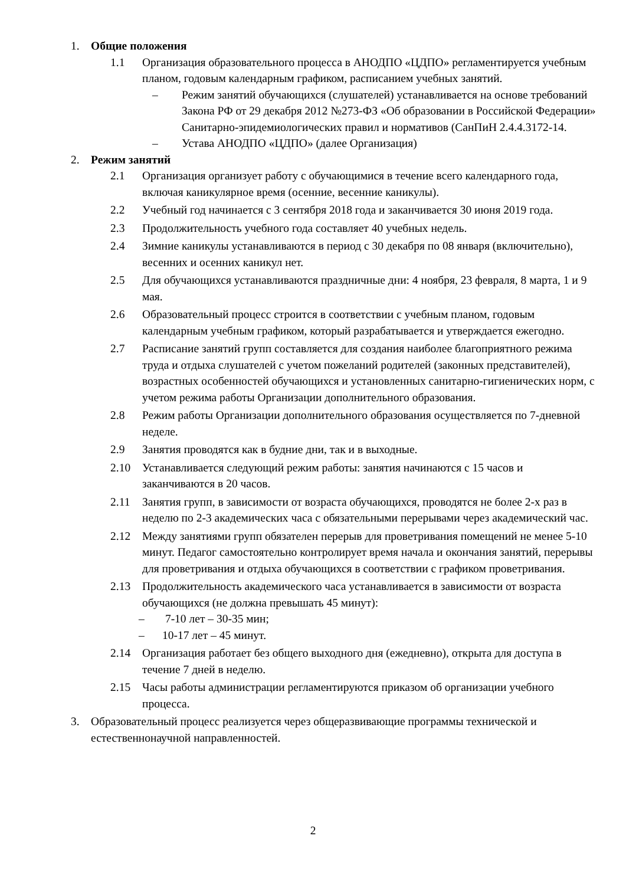1. Общие положения
1.1 Организация образовательного процесса в АНОДПО «ЦДПО» регламентируется учебным планом, годовым календарным графиком, расписанием учебных занятий.
– Режим занятий обучающихся (слушателей) устанавливается на основе требований Закона РФ от 29 декабря 2012 №273-ФЗ «Об образовании в Российской Федерации» Санитарно-эпидемиологических правил и нормативов (СанПиН 2.4.4.3172-14.
– Устава АНОДПО «ЦДПО» (далее Организация)
2. Режим занятий
2.1 Организация организует работу с обучающимися в течение всего календарного года, включая каникулярное время (осенние, весенние каникулы).
2.2 Учебный год начинается с 3 сентября 2018 года и заканчивается 30 июня 2019 года.
2.3 Продолжительность учебного года составляет 40 учебных недель.
2.4 Зимние каникулы устанавливаются в период с 30 декабря по 08 января (включительно), весенних и осенних каникул нет.
2.5 Для обучающихся устанавливаются праздничные дни: 4 ноября, 23 февраля, 8 марта, 1 и 9 мая.
2.6 Образовательный процесс строится в соответствии с учебным планом, годовым календарным учебным графиком, который разрабатывается и утверждается ежегодно.
2.7 Расписание занятий групп составляется для создания наиболее благоприятного режима труда и отдыха слушателей с учетом пожеланий родителей (законных представителей), возрастных особенностей обучающихся и установленных санитарно-гигиенических норм, с учетом режима работы Организации дополнительного образования.
2.8 Режим работы Организации дополнительного образования осуществляется по 7-дневной неделе.
2.9 Занятия проводятся как в будние дни, так и в выходные.
2.10 Устанавливается следующий режим работы: занятия начинаются с 15 часов и заканчиваются в 20 часов.
2.11 Занятия групп, в зависимости от возраста обучающихся, проводятся не более 2-х раз в неделю по 2-3 академических часа с обязательными перерывами через академический час.
2.12 Между занятиями групп обязателен перерыв для проветривания помещений не менее 5-10 минут. Педагог самостоятельно контролирует время начала и окончания занятий, перерывы для проветривания и отдыха обучающихся в соответствии с графиком проветривания.
2.13 Продолжительность академического часа устанавливается в зависимости от возраста обучающихся (не должна превышать 45 минут):
– 7-10 лет – 30-35 мин;
– 10-17 лет – 45 минут.
2.14 Организация работает без общего выходного дня (ежедневно), открыта для доступа в течение 7 дней в неделю.
2.15 Часы работы администрации регламентируются приказом об организации учебного процесса.
3. Образовательный процесс реализуется через общеразвивающие программы технической и естественнонаучной направленностей.
2